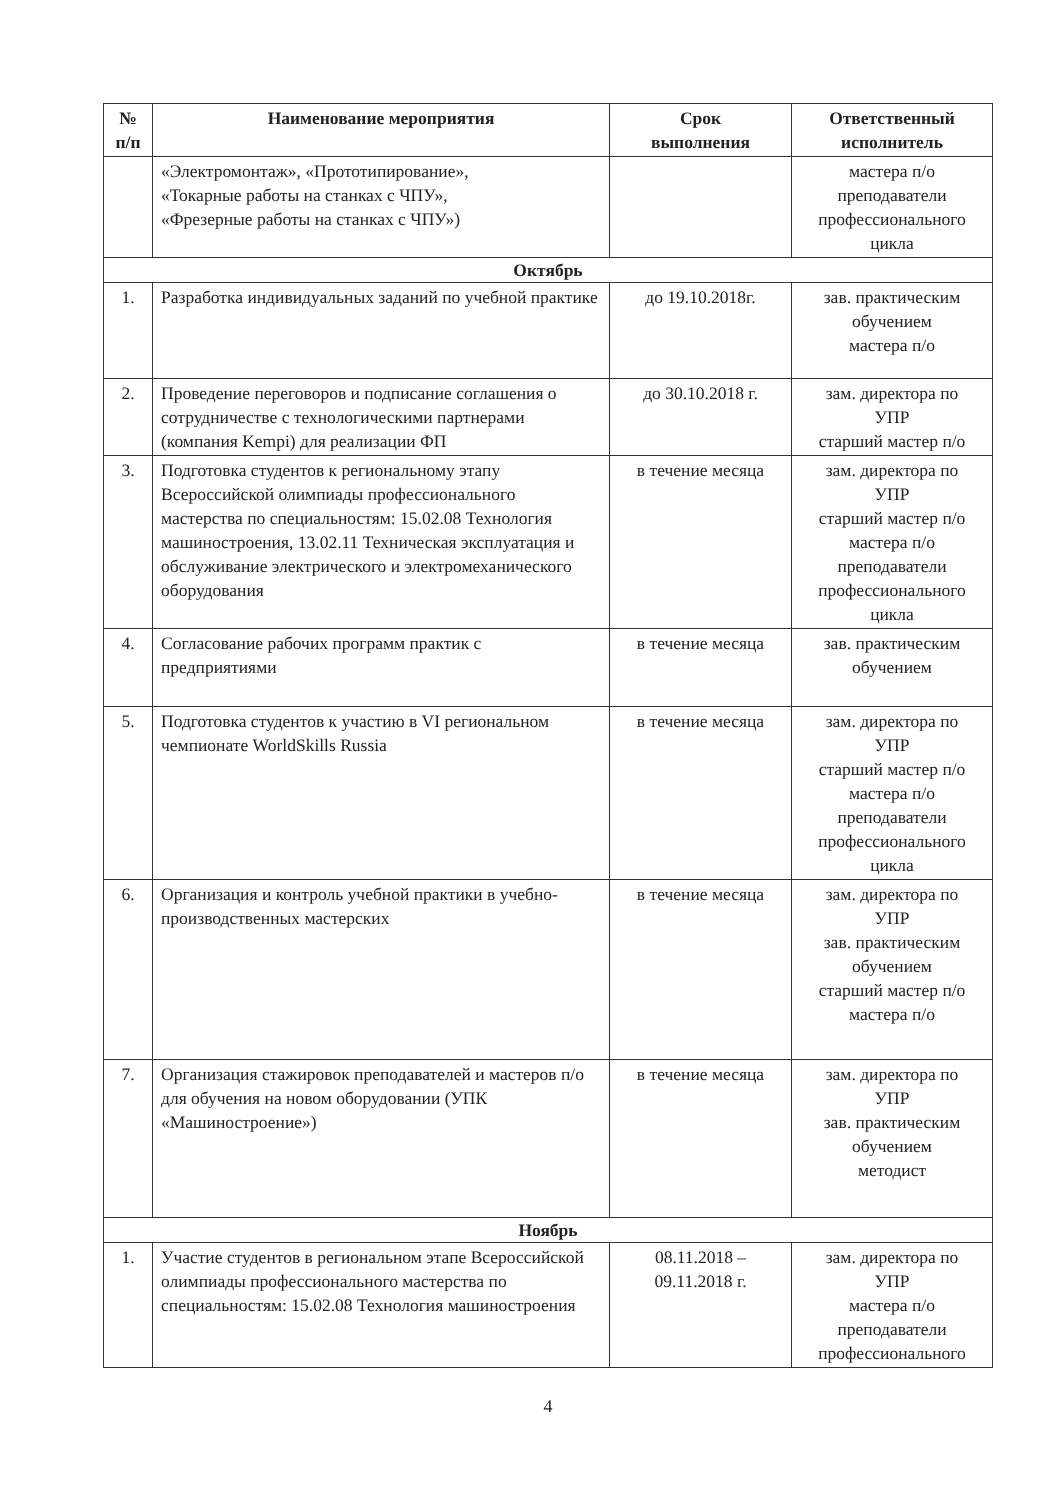| № п/п | Наименование мероприятия | Срок выполнения | Ответственный исполнитель |
| --- | --- | --- | --- |
| | «Электромонтаж», «Прототипирование», «Токарные работы на станках с ЧПУ», «Фрезерные работы на станках с ЧПУ») | | мастера п/о преподаватели профессионального цикла |
| Октябрь | | | |
| 1. | Разработка индивидуальных заданий по учебной практике | до 19.10.2018г. | зав. практическим обучением мастера п/о |
| 2. | Проведение переговоров и подписание соглашения о сотрудничестве с технологическими партнерами (компания Kempi) для реализации ФП | до 30.10.2018 г. | зам. директора по УПР старший мастер п/о |
| 3. | Подготовка студентов к региональному этапу Всероссийской олимпиады профессионального мастерства по специальностям: 15.02.08 Технология машиностроения, 13.02.11 Техническая эксплуатация и обслуживание электрического и электромеханического оборудования | в течение месяца | зам. директора по УПР старший мастер п/о мастера п/о преподаватели профессионального цикла |
| 4. | Согласование рабочих программ практик с предприятиями | в течение месяца | зав. практическим обучением |
| 5. | Подготовка студентов к участию в VI региональном чемпионате WorldSkills Russia | в течение месяца | зам. директора по УПР старший мастер п/о мастера п/о преподаватели профессионального цикла |
| 6. | Организация и контроль учебной практики в учебно-производственных мастерских | в течение месяца | зам. директора по УПР зав. практическим обучением старший мастер п/о мастера п/о |
| 7. | Организация стажировок преподавателей и мастеров п/о для обучения на новом оборудовании (УПК «Машиностроение») | в течение месяца | зам. директора по УПР зав. практическим обучением методист |
| Ноябрь | | | |
| 1. | Участие студентов в региональном этапе Всероссийской олимпиады профессионального мастерства по специальностям: 15.02.08 Технология машиностроения | 08.11.2018 – 09.11.2018 г. | зам. директора по УПР мастера п/о преподаватели профессионального |
4